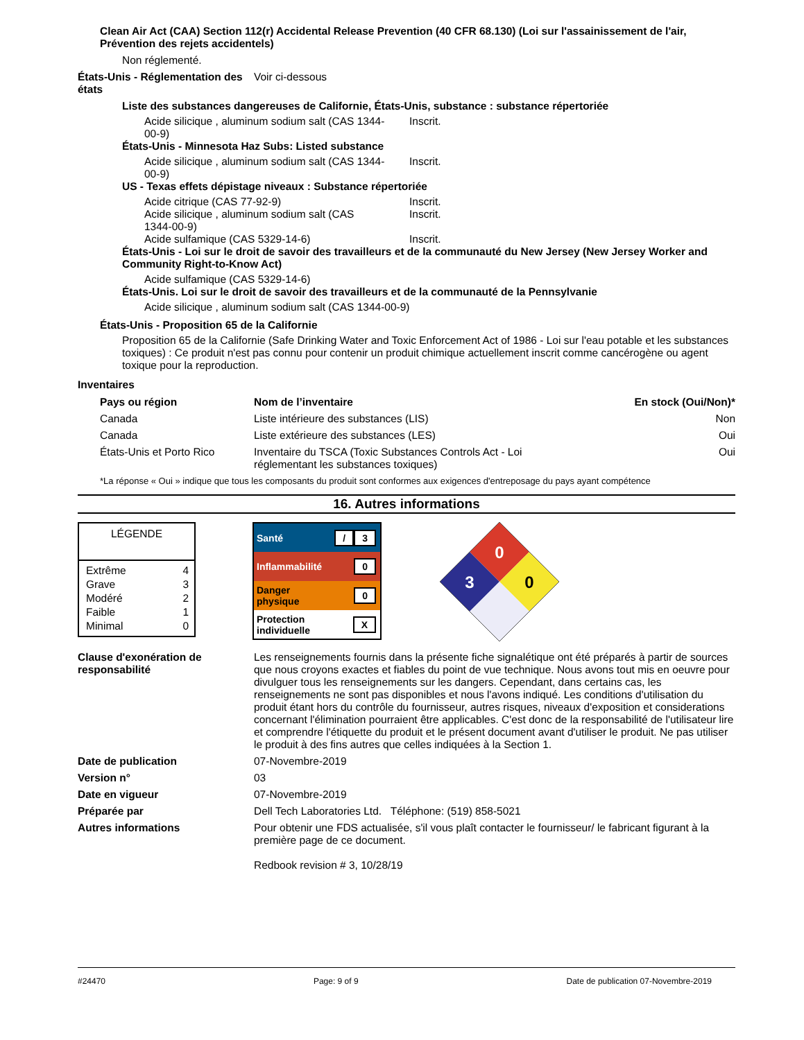Clean Air Act (CAA) Section 112(r) Accidental Release Prevention (40 CFR 68.130) (Loi sur l'assainissement de l'air, Prévention des rejets accidentels)
Non réglementé.
États-Unis - Réglementation des états
Voir ci-dessous
Liste des substances dangereuses de Californie, États-Unis, substance : substance répertoriée
| Acide silicique , aluminum sodium salt (CAS 1344- 00-9) | Inscrit. |
États-Unis - Minnesota Haz Subs: Listed substance
| Acide silicique , aluminum sodium salt (CAS 1344- 00-9) | Inscrit. |
US - Texas effets dépistage niveaux : Substance répertoriée
| Acide citrique (CAS 77-92-9) | Inscrit. |
| Acide silicique , aluminum sodium salt (CAS 1344-00-9) | Inscrit. |
| Acide sulfamique (CAS 5329-14-6) | Inscrit. |
États-Unis - Loi sur le droit de savoir des travailleurs et de la communauté du New Jersey (New Jersey Worker and Community Right-to-Know Act)
Acide sulfamique (CAS 5329-14-6)
États-Unis. Loi sur le droit de savoir des travailleurs et de la communauté de la Pennsylvanie
Acide silicique , aluminum sodium salt (CAS 1344-00-9)
États-Unis - Proposition 65 de la Californie
Proposition 65 de la Californie (Safe Drinking Water and Toxic Enforcement Act of 1986 - Loi sur l'eau potable et les substances toxiques) : Ce produit n'est pas connu pour contenir un produit chimique actuellement inscrit comme cancérogène ou agent toxique pour la reproduction.
Inventaires
| Pays ou région | Nom de l’inventaire | En stock (Oui/Non)* |
| --- | --- | --- |
| Canada | Liste intérieure des substances (LIS) | Non |
| Canada | Liste extérieure des substances (LES) | Oui |
| États-Unis et Porto Rico | Inventaire du TSCA (Toxic Substances Controls Act - Loi réglementant les substances toxiques) | Oui |
*La réponse « Oui » indique que tous les composants du produit sont conformes aux exigences d'entreposage du pays ayant compétence
16. Autres informations
LÉGENDE
| Extrême | 4 |
| Grave | 3 |
| Modéré | 2 |
| Faible | 1 |
| Minimal | 0 |
| Santé | / 3 |
| Inflammabilité | 0 |
| Danger physique | 0 |
| Protection individuelle | X |
0
3
0
Clause d'exonération de responsabilité
Les renseignements fournis dans la présente fiche signalétique ont été préparés à partir de sources que nous croyons exactes et fiables du point de vue technique. Nous avons tout mis en oeuvre pour divulguer tous les renseignements sur les dangers. Cependant, dans certains cas, les renseignements ne sont pas disponibles et nous l'avons indiqué. Les conditions d'utilisation du produit étant hors du contrôle du fournisseur, autres risques, niveaux d'exposition et considerations concernant l'élimination pourraient être applicables. C'est donc de la responsabilité de l'utilisateur lire et comprendre l'étiquette du produit et le présent document avant d'utiliser le produit. Ne pas utiliser le produit à des fins autres que celles indiquées à la Section 1.
Date de publication 07-Novembre-2019
Version n° 03
Date en vigueur 07-Novembre-2019
Préparée par Dell Tech Laboratories Ltd. Téléphone: (519) 858-5021
Autres informations Pour obtenir une FDS actualisée, s'il vous plaît contacter le fournisseur/ le fabricant figurant à la première page de ce document.
Redbook revision # 3, 10/28/19
#24470 Page: 9 of 9 Date de publication 07-Novembre-2019